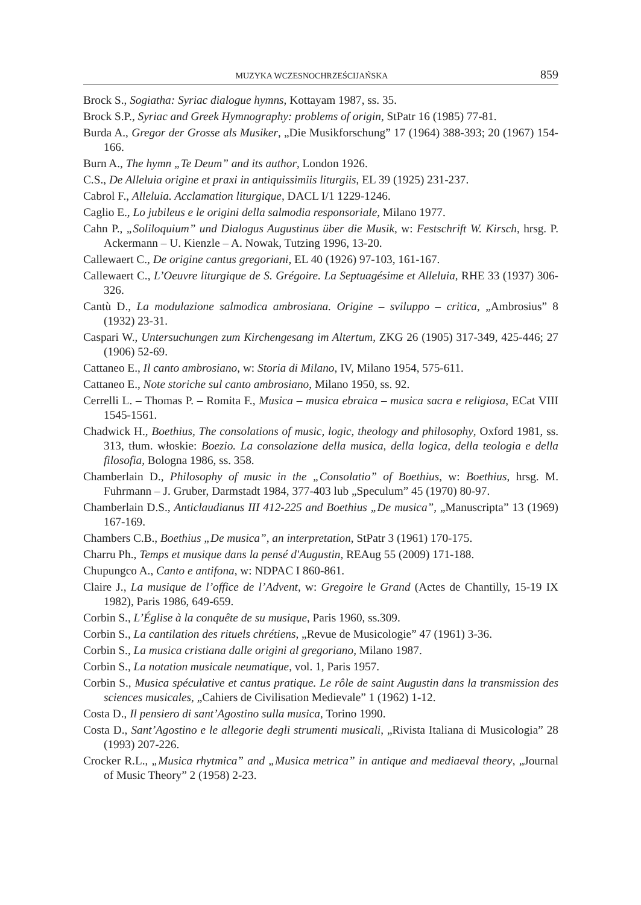MUZYKA WCZESNOCHRZEŚCIJAŃSKA 859
Brock S., Sogiatha: Syriac dialogue hymns, Kottayam 1987, ss. 35.
Brock S.P., Syriac and Greek Hymnography: problems of origin, StPatr 16 (1985) 77-81.
Burda A., Gregor der Grosse als Musiker, „Die Musikforschung” 17 (1964) 388-393; 20 (1967) 154-166.
Burn A., The hymn „Te Deum” and its author, London 1926.
C.S., De Alleluia origine et praxi in antiquissimiis liturgiis, EL 39 (1925) 231-237.
Cabrol F., Alleluia. Acclamation liturgique, DACL I/1 1229-1246.
Caglio E., Lo jubileus e le origini della salmodia responsoriale, Milano 1977.
Cahn P., „Soliloquium” und Dialogus Augustinus über die Musik, w: Festschrift W. Kirsch, hrsg. P. Ackermann – U. Kienzle – A. Nowak, Tutzing 1996, 13-20.
Callewaert C., De origine cantus gregoriani, EL 40 (1926) 97-103, 161-167.
Callewaert C., L’Oeuvre liturgique de S. Grégoire. La Septuagésime et Alleluia, RHE 33 (1937) 306-326.
Cantù D., La modulazione salmodica ambrosiana. Origine – sviluppo – critica, „Ambrosius” 8 (1932) 23-31.
Caspari W., Untersuchungen zum Kirchengesang im Altertum, ZKG 26 (1905) 317-349, 425-446; 27 (1906) 52-69.
Cattaneo E., Il canto ambrosiano, w: Storia di Milano, IV, Milano 1954, 575-611.
Cattaneo E., Note storiche sul canto ambrosiano, Milano 1950, ss. 92.
Cerrelli L. – Thomas P. – Romita F., Musica – musica ebraica – musica sacra e religiosa, ECat VIII 1545-1561.
Chadwick H., Boethius, The consolations of music, logic, theology and philosophy, Oxford 1981, ss. 313, tłum. włoskie: Boezio. La consolazione della musica, della logica, della teologia e della filosofia, Bologna 1986, ss. 358.
Chamberlain D., Philosophy of music in the „Consolatio” of Boethius, w: Boethius, hrsg. M. Fuhrmann – J. Gruber, Darmstadt 1984, 377-403 lub „Speculum” 45 (1970) 80-97.
Chamberlain D.S., Anticlaudianus III 412-225 and Boethius „De musica”, „Manuscripta” 13 (1969) 167-169.
Chambers C.B., Boethius „De musica”, an interpretation, StPatr 3 (1961) 170-175.
Charru Ph., Temps et musique dans la pensé d'Augustin, REAug 55 (2009) 171-188.
Chupungco A., Canto e antifona, w: NDPAC I 860-861.
Claire J., La musique de l’office de l’Advent, w: Gregoire le Grand (Actes de Chantilly, 15-19 IX 1982), Paris 1986, 649-659.
Corbin S., L’Église à la conquête de su musique, Paris 1960, ss.309.
Corbin S., La cantilation des rituels chrétiens, „Revue de Musicologie” 47 (1961) 3-36.
Corbin S., La musica cristiana dalle origini al gregoriano, Milano 1987.
Corbin S., La notation musicale neumatique, vol. 1, Paris 1957.
Corbin S., Musica spéculative et cantus pratique. Le rôle de saint Augustin dans la transmission des sciences musicales, „Cahiers de Civilisation Medievale” 1 (1962) 1-12.
Costa D., Il pensiero di sant’Agostino sulla musica, Torino 1990.
Costa D., Sant’Agostino e le allegorie degli strumenti musicali, „Rivista Italiana di Musicologia” 28 (1993) 207-226.
Crocker R.L., „Musica rhytmica” and „Musica metrica” in antique and mediaeval theory, „Journal of Music Theory” 2 (1958) 2-23.